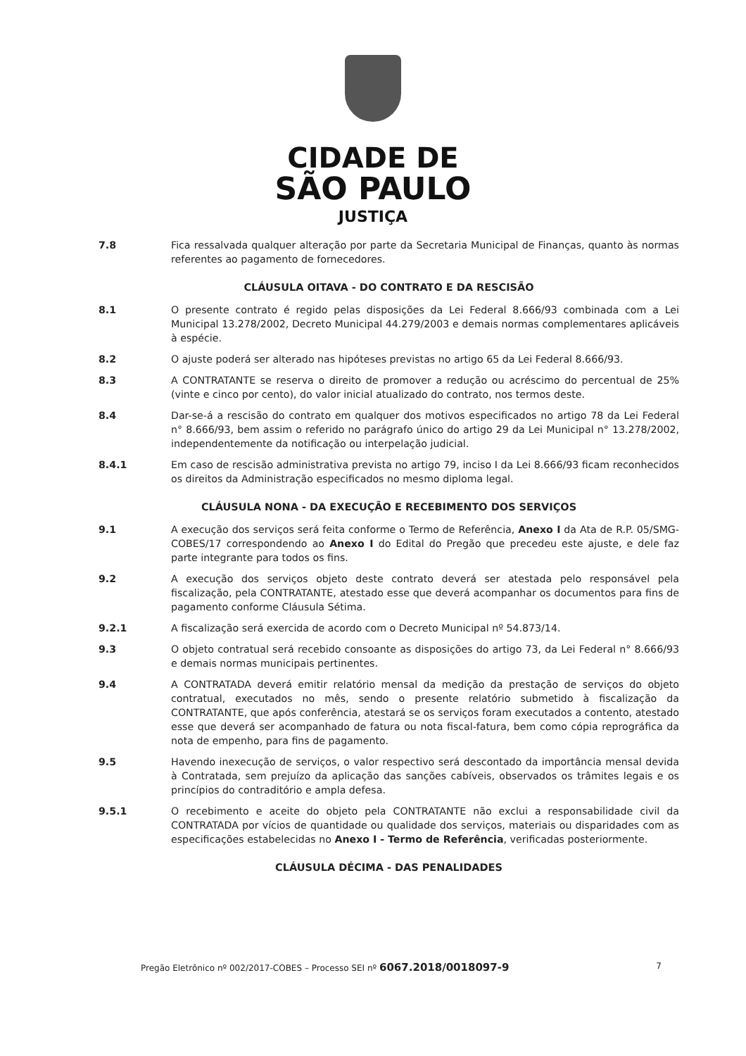CIDADE DE
SÃO PAULO
JUSTIÇA
7.8 Fica ressalvada qualquer alteração por parte da Secretaria Municipal de Finanças, quanto às normas referentes ao pagamento de fornecedores.
CLÁUSULA OITAVA - DO CONTRATO E DA RESCISÃO
8.1 O presente contrato é regido pelas disposições da Lei Federal 8.666/93 combinada com a Lei Municipal 13.278/2002, Decreto Municipal 44.279/2003 e demais normas complementares aplicáveis à espécie.
8.2 O ajuste poderá ser alterado nas hipóteses previstas no artigo 65 da Lei Federal 8.666/93.
8.3 A CONTRATANTE se reserva o direito de promover a redução ou acréscimo do percentual de 25% (vinte e cinco por cento), do valor inicial atualizado do contrato, nos termos deste.
8.4 Dar-se-á a rescisão do contrato em qualquer dos motivos especificados no artigo 78 da Lei Federal n° 8.666/93, bem assim o referido no parágrafo único do artigo 29 da Lei Municipal n° 13.278/2002, independentemente da notificação ou interpelação judicial.
8.4.1 Em caso de rescisão administrativa prevista no artigo 79, inciso I da Lei 8.666/93 ficam reconhecidos os direitos da Administração especificados no mesmo diploma legal.
CLÁUSULA NONA - DA EXECUÇÃO E RECEBIMENTO DOS SERVIÇOS
9.1 A execução dos serviços será feita conforme o Termo de Referência, Anexo I da Ata de R.P. 05/SMG-COBES/17 correspondendo ao Anexo I do Edital do Pregão que precedeu este ajuste, e dele faz parte integrante para todos os fins.
9.2 A execução dos serviços objeto deste contrato deverá ser atestada pelo responsável pela fiscalização, pela CONTRATANTE, atestado esse que deverá acompanhar os documentos para fins de pagamento conforme Cláusula Sétima.
9.2.1 A fiscalização será exercida de acordo com o Decreto Municipal nº 54.873/14.
9.3 O objeto contratual será recebido consoante as disposições do artigo 73, da Lei Federal n° 8.666/93 e demais normas municipais pertinentes.
9.4 A CONTRATADA deverá emitir relatório mensal da medição da prestação de serviços do objeto contratual, executados no mês, sendo o presente relatório submetido à fiscalização da CONTRATANTE, que após conferência, atestará se os serviços foram executados a contento, atestado esse que deverá ser acompanhado de fatura ou nota fiscal-fatura, bem como cópia reprográfica da nota de empenho, para fins de pagamento.
9.5 Havendo inexecução de serviços, o valor respectivo será descontado da importância mensal devida à Contratada, sem prejuízo da aplicação das sanções cabíveis, observados os trâmites legais e os princípios do contraditório e ampla defesa.
9.5.1 O recebimento e aceite do objeto pela CONTRATANTE não exclui a responsabilidade civil da CONTRATADA por vícios de quantidade ou qualidade dos serviços, materiais ou disparidades com as especificações estabelecidas no Anexo I - Termo de Referência, verificadas posteriormente.
CLÁUSULA DÉCIMA - DAS PENALIDADES
Pregão Eletrônico nº 002/2017-COBES – Processo SEI nº 6067.2018/0018097-9 7